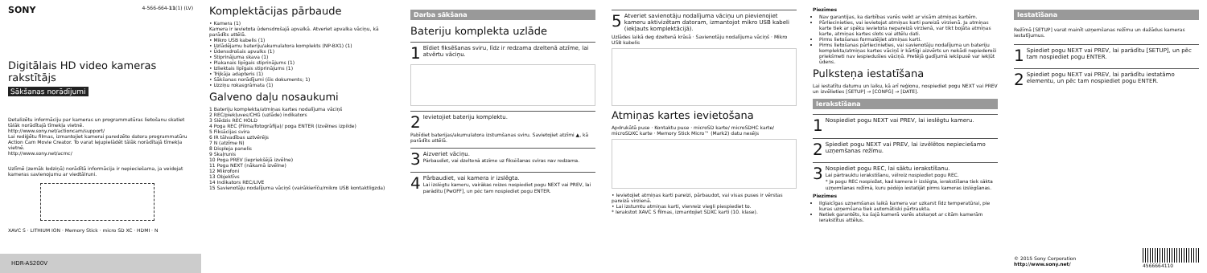SONY 4-566-664-11(1) (LV)
Digitālais HD video kameras rakstītājs
Sākšanas norādījumi
Detalizētu informāciju par kameras un programmatūras lietošanu skatiet tālāk norādītajā tīmekļa vietnē.
http://www.sony.net/actioncam/support/
Lai rediģētu filmas, izmantojiet kamerai paredzēto datora programmatūru Action Cam Movie Creator. To varat lejupielādēt tālāk norādītajā tīmekļa vietnē.
http://www.sony.net/acmc/
Uzlīmē (zemāk lodziņā) norādītā informācija ir nepieciešama, ja veidojat kameras savienojumu ar viedtālruni.
XAVC S · LITHIUM ION · Memory Stick · micro SD XC · HDMI · N
HDR-AS200V
Komplektācijas pārbaude
• Kamera (1)
Kamera ir ievietota ūdensdrošajā apvalkā. Atveriet apvalka vāciņu, kā parādīts attēlā.
• Mikro USB kabelis (1)
• Uzlādējamu bateriju/akumulatora komplekts (NP-BX1) (1)
• Ūdensdrošais apvalks (1)
• Stiprinājuma skava (1)
• Plakanais lipīgais stiprinājums (1)
• Izliektais lipīgais stiprinājums (1)
• Trijkāja adapteris (1)
• Sākšanas norādījumi (šis dokuments; 1)
• Uzziņu rokasgrāmata (1)
Galveno daļu nosaukumi
1 Bateriju komplekta/atmiņas kartes nodalījuma vāciņš
2 REC/piekļuves/CHG (uzlāde) indikators
3 Slēdzis REC HOLD
4 Poga REC (Filma/fotogrāfija)/ poga ENTER (Izvēlnes izpilde)
5 Fiksācijas svira
6 IR tālvadības uztvērējs
7 N (atzīme N)
8 Displeja panelis
9 Skaļrunis
10 Poga PREV (iepriekšējā izvēlne)
11 Poga NEXT (nākamā izvēlne)
12 Mikrofoni
13 Objektīvs
14 Indikators REC/LIVE
15 Savienotāju nodalījuma vāciņš (vairākierīču/mikro USB kontaktligzda)
Darba sākšana
Bateriju komplekta uzlāde
1 Bīdiet fiksēšanas sviru, līdz ir redzama dzeltenā atzīme, lai atvērtu vāciņu.
2 Ievietojiet bateriju komplektu.
Pabīdiet baterijas/akumulatora izstumšanas sviru. Savietojiet atzīmi ▲, kā parādīts attēlā.
3 Aizveriet vāciņu.
Pārbaudiet, vai dzeltenā atzīme uz fiksēšanas sviras nav redzama.
4 Pārbaudiet, vai kamera ir izslēgta.
Lai izslēgtu kameru, vairākas reizes nospiediet pogu NEXT vai PREV, lai parādītu [PwOFF], un pēc tam nospiediet pogu ENTER.
5 Atveriet savienotāju nodalījuma vāciņu un pievienojiet kameru aktivizētam datoram, izmantojot mikro USB kabeli (iekļauts komplektācijā).
Uzlādes laikā deg dzeltenā krāsā · Savienotāju nodalījuma vāciņš · Mikro USB kabelis
Atmiņas kartes ievietošana
Apdrukātā puse · Kontaktu puse · microSD karte/ microSDHC karte/ microSDXC karte · Memory Stick Micro™ (Mark2) datu nesējs
• Ievietojiet atmiņas karti pareizi, pārbaudot, vai visas puses ir vērstas pareizā virzienā.
• Lai izstumtu atmiņas karti, vienreiz viegli piespiediet to.
* Ierakstot XAVC S filmas, izmantojiet SDXC karti (10. klase).
Piezīmes
Nav garantijas, ka darbības varēs veikt ar visām atmiņas kartēm.
Pārliecinieties, vai ievietojat atmiņas karti pareizā virzienā. Ja atmiņas karte tiek ar spēku ievietota nepareizā virzienā, var tikt bojāta atmiņas karte, atmiņas kartes slots vai attēlu dati.
Pirms lietošanas formatējiet atmiņas karti.
Pirms lietošanas pārliecinieties, vai savienotāju nodalījuma un bateriju komplekta/atmiņas kartes vāciņš ir kārtīgi aizvērts un nekādi nepiederoši priekšmeti nav iespiedušies vāciņā. Pretējā gadījumā iekšpusē var iekļūt ūdens.
Pulksteņa iestatīšana
Lai iestatītu datumu un laiku, kā arī reģionu, nospiediet pogu NEXT vai PREV un izvēlieties [SETUP] → [CONFG] → [DATE].
Ierakstīšana
1 Nospiediet pogu NEXT vai PREV, lai ieslēgtu kameru.
2 Spiediet pogu NEXT vai PREV, lai izvēlētos nepieciešamo uzņemšanas režīmu.
3 Nospiediet pogu REC, lai sāktu ierakstīšanu.
Lai pārtrauktu ierakstīšanu, vēlreiz nospiediet pogu REC.
* Ja pogu REC nospiežat, kad kamera ir izslēgta, ierakstīšana tiek sākta uzņemšanas režīmā, kuru pēdējo iestatījāt pirms kameras izslēgšanas.
Piezīmes
Ilglaicīgas uzņemšanas laikā kamera var uzkarst līdz temperatūrai, pie kuras uzņemšana tiek automātiski pārtraukta.
Netiek garantēts, ka šajā kamerā varēs atskaņot ar citām kamerām ierakstītus attēlus.
Iestatīšana
Režīmā [SETUP] varat mainīt uzņemšanas režīmu un dažādus kameras iestatījumus.
1 Spiediet pogu NEXT vai PREV, lai parādītu [SETUP], un pēc tam nospiediet pogu ENTER.
2 Spiediet pogu NEXT vai PREV, lai parādītu iestatāmo elementu, un pēc tam nospiediet pogu ENTER.
© 2015 Sony Corporation
http://www.sony.net/
4566664110